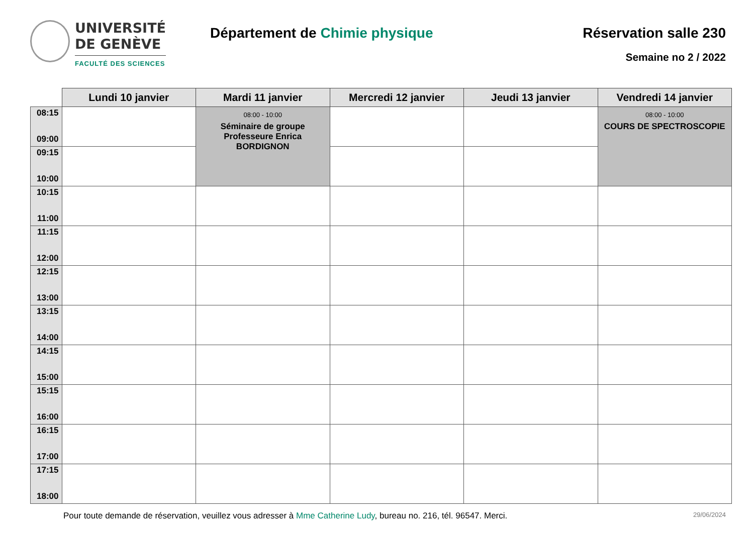UNIVERSITÉ
DE GENÈVE
FACULTÉ DES SCIENCES
Département de Chimie physique Réservation salle 230
Semaine no 2 / 2022
| | Lundi 10 janvier | Mardi 11 janvier | Mercredi 12 janvier | Jeudi 13 janvier | Vendredi 14 janvier |
| --- | --- | --- | --- | --- | --- |
| 08:15 09:00 | | 08:00 - 10:00 Séminaire de groupe Professeure Enrica BORDIGNON | | | 08:00 - 10:00 COURS DE SPECTROSCOPIE |
| 09:15 10:00 | | | | | |
| 10:15 11:00 | | | | | |
| 11:15 12:00 | | | | | |
| 12:15 13:00 | | | | | |
| 13:15 14:00 | | | | | |
| 14:15 15:00 | | | | | |
| 15:15 16:00 | | | | | |
| 16:15 17:00 | | | | | |
| 17:15 18:00 | | | | | |
Pour toute demande de réservation, veuillez vous adresser à Mme Catherine Ludy, bureau no. 216, tél. 96547. Merci. 29/06/2024